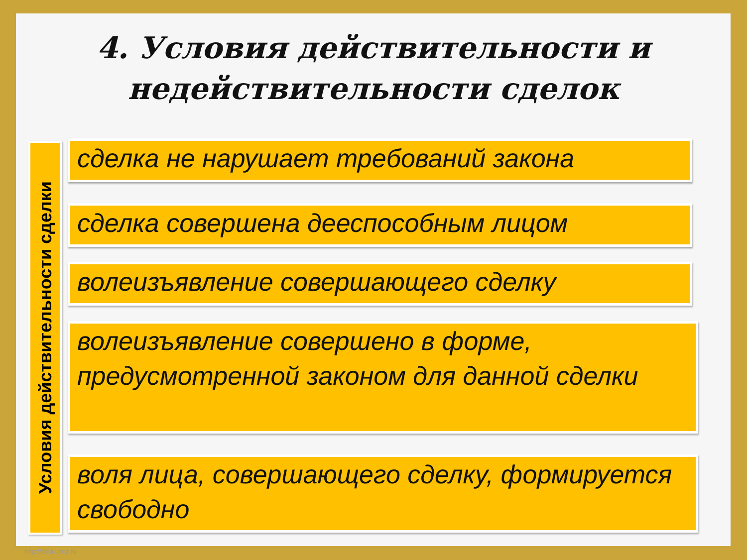4. Условия действительности и недействительности сделок
Условия действительности сделки
сделка не нарушает требований закона
сделка совершена дееспособным лицом
волеизъявление совершающего сделку
волеизъявление совершено в форме, предусмотренной законом для данной сделки
воля лица, совершающего сделку, формируется свободно
http://aida.ucoz.ru